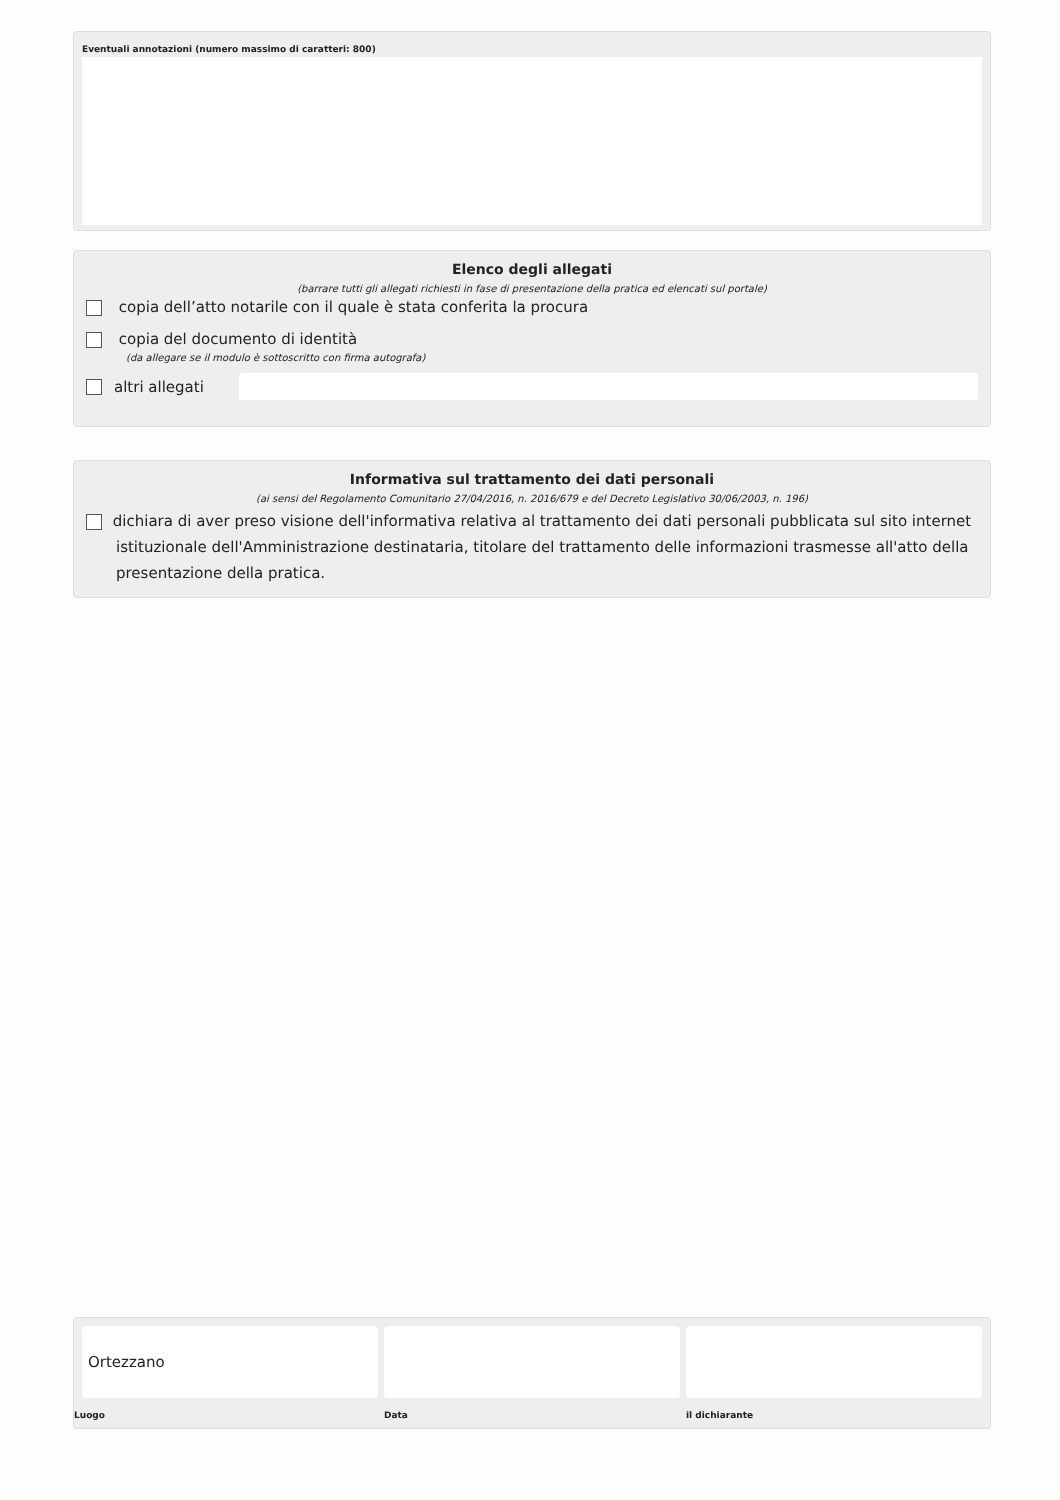Eventuali annotazioni (numero massimo di caratteri: 800)
Elenco degli allegati
(barrare tutti gli allegati richiesti in fase di presentazione della pratica ed elencati sul portale)
copia dell’atto notarile con il quale è stata conferita la procura
copia del documento di identità
(da allegare se il modulo è sottoscritto con firma autografa)
altri allegati
Informativa sul trattamento dei dati personali
(ai sensi del Regolamento Comunitario 27/04/2016, n. 2016/679 e del Decreto Legislativo 30/06/2003, n. 196)
dichiara di aver preso visione dell'informativa relativa al trattamento dei dati personali pubblicata sul sito internet istituzionale dell'Amministrazione destinataria, titolare del trattamento delle informazioni trasmesse all'atto della presentazione della pratica.
Ortezzano
Luogo
Data il dichiarante